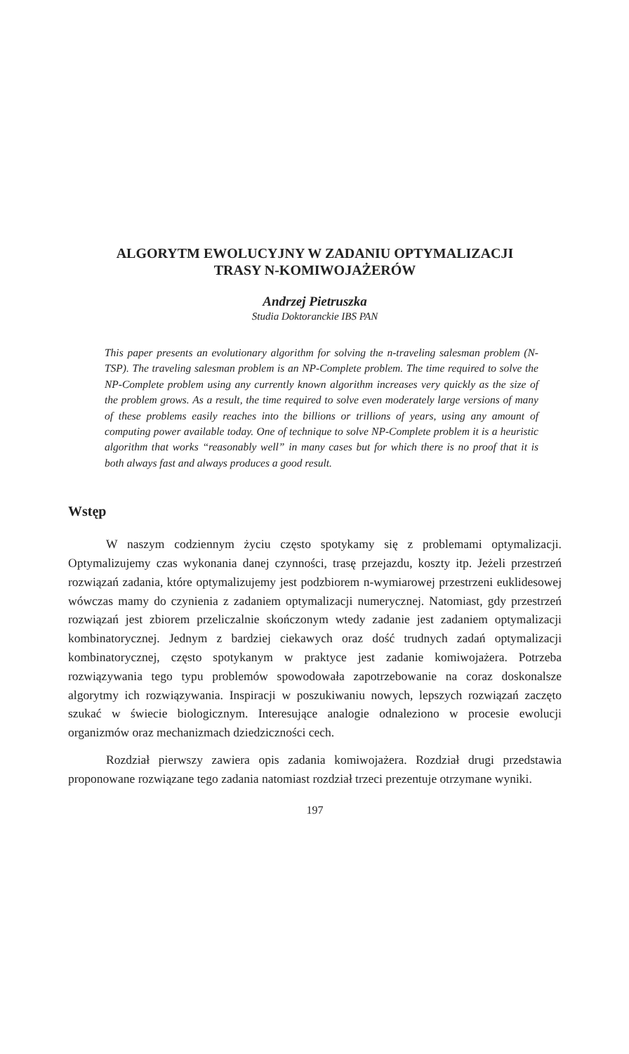ALGORYTM EWOLUCYJNY W ZADANIU OPTYMALIZACJI
TRASY N-KOMIWOJAŻERÓW
Andrzej Pietruszka
Studia Doktoranckie IBS PAN
This paper presents an evolutionary algorithm for solving the n-traveling salesman problem (N-TSP). The traveling salesman problem is an NP-Complete problem. The time required to solve the NP-Complete problem using any currently known algorithm increases very quickly as the size of the problem grows. As a result, the time required to solve even moderately large versions of many of these problems easily reaches into the billions or trillions of years, using any amount of computing power available today. One of technique to solve NP-Complete problem it is a heuristic algorithm that works “reasonably well” in many cases but for which there is no proof that it is both always fast and always produces a good result.
Wstęp
W naszym codziennym życiu często spotykamy się z problemami optymalizacji. Optymalizujemy czas wykonania danej czynności, trasę przejazdu, koszty itp. Jeżeli przestrzeń rozwiązań zadania, które optymalizujemy jest podzbiorem n-wymiarowej przestrzeni euklidesowej wówczas mamy do czynienia z zadaniem optymalizacji numerycznej. Natomiast, gdy przestrzeń rozwiązań jest zbiorem przeliczalnie skończonym wtedy zadanie jest zadaniem optymalizacji kombinatorycznej. Jednym z bardziej ciekawych oraz dość trudnych zadań optymalizacji kombinatorycznej, często spotykanym w praktyce jest zadanie komiwojażera. Potrzeba rozwiązywania tego typu problemów spowodowała zapotrzebowanie na coraz doskonalsze algorytmy ich rozwiązywania. Inspiracji w poszukiwaniu nowych, lepszych rozwiązań zaczęto szukać w świecie biologicznym. Interesujące analogie odnaleziono w procesie ewolucji organizmów oraz mechanizmach dziedziczności cech.
Rozdział pierwszy zawiera opis zadania komiwojażera. Rozdział drugi przedstawia proponowane rozwiązane tego zadania natomiast rozdział trzeci prezentuje otrzymane wyniki.
197